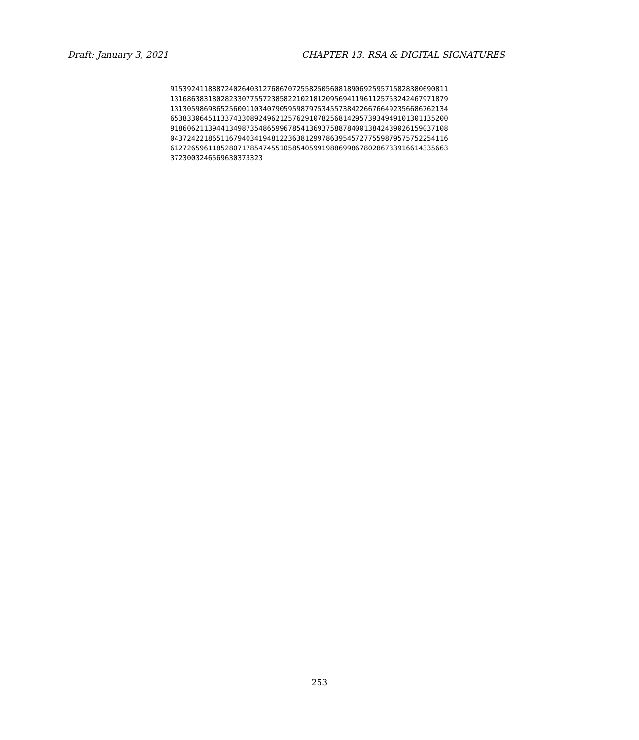Draft: January 3, 2021 CHAPTER 13. RSA & DIGITAL SIGNATURES
9153924118887240264031276867072558250560818906925957158283806908​11
1316863831802823307755723858221021812095694119611257532424679718​79
1313059869865256001103407905959879753455738422667664923566867621​34
6538330645113374330892496212576291078256814295739349491013011352​00
9186062113944134987354865996785413693758878400138424390261590371​08
0437242218651167940341948122363812997863954572775598795757522541​16
6127265961185280717854745510585405991988699867802867339166143356​63
37230032465696303733​23
253